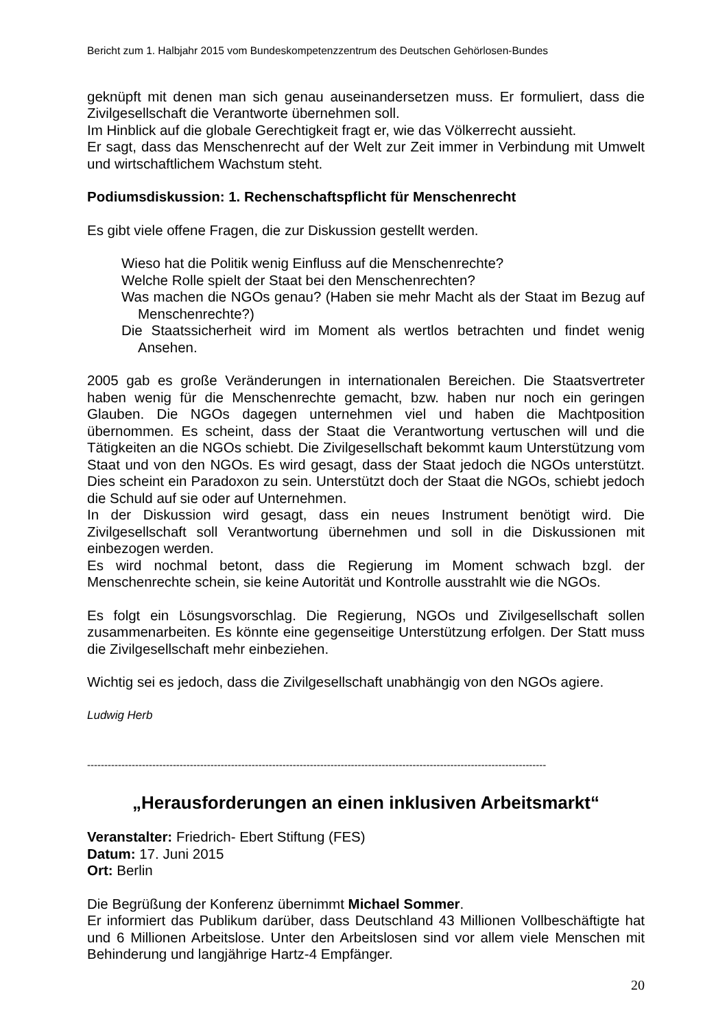Bericht zum 1. Halbjahr 2015 vom Bundeskompetenzzentrum des Deutschen Gehörlosen-Bundes
geknüpft mit denen man sich genau auseinandersetzen muss. Er formuliert, dass die Zivilgesellschaft die Verantworte übernehmen soll.
Im Hinblick auf die globale Gerechtigkeit fragt er, wie das Völkerrecht aussieht.
Er sagt, dass das Menschenrecht auf der Welt zur Zeit immer in Verbindung mit Umwelt und wirtschaftlichem Wachstum steht.
Podiumsdiskussion: 1. Rechenschaftspflicht für Menschenrecht
Es gibt viele offene Fragen, die zur Diskussion gestellt werden.
Wieso hat die Politik wenig Einfluss auf die Menschenrechte?
Welche Rolle spielt der Staat bei den Menschenrechten?
Was machen die NGOs genau? (Haben sie mehr Macht als der Staat im Bezug auf Menschenrechte?)
Die Staatssicherheit wird im Moment als wertlos betrachten und findet wenig Ansehen.
2005 gab es große Veränderungen in internationalen Bereichen. Die Staatsvertreter haben wenig für die Menschenrechte gemacht, bzw. haben nur noch ein geringen Glauben. Die NGOs dagegen unternehmen viel und haben die Machtposition übernommen. Es scheint, dass der Staat die Verantwortung vertuschen will und die Tätigkeiten an die NGOs schiebt. Die Zivilgesellschaft bekommt kaum Unterstützung vom Staat und von den NGOs. Es wird gesagt, dass der Staat jedoch die NGOs unterstützt. Dies scheint ein Paradoxon zu sein. Unterstützt doch der Staat die NGOs, schiebt jedoch die Schuld auf sie oder auf Unternehmen.
In der Diskussion wird gesagt, dass ein neues Instrument benötigt wird. Die Zivilgesellschaft soll Verantwortung übernehmen und soll in die Diskussionen mit einbezogen werden.
Es wird nochmal betont, dass die Regierung im Moment schwach bzgl. der Menschenrechte schein, sie keine Autorität und Kontrolle ausstrahlt wie die NGOs.
Es folgt ein Lösungsvorschlag. Die Regierung, NGOs und Zivilgesellschaft sollen zusammenarbeiten. Es könnte eine gegenseitige Unterstützung erfolgen. Der Statt muss die Zivilgesellschaft mehr einbeziehen.
Wichtig sei es jedoch, dass die Zivilgesellschaft unabhängig von den NGOs agiere.
Ludwig Herb
--------------------------------------------------------------------------------------------------------------------------------------
„Herausforderungen an einen inklusiven Arbeitsmarkt“
Veranstalter: Friedrich- Ebert Stiftung (FES)
Datum: 17. Juni 2015
Ort: Berlin
Die Begrüßung der Konferenz übernimmt Michael Sommer.
Er informiert das Publikum darüber, dass Deutschland 43 Millionen Vollbeschäftigte hat und 6 Millionen Arbeitslose. Unter den Arbeitslosen sind vor allem viele Menschen mit Behinderung und langjährige Hartz-4 Empfänger.
20